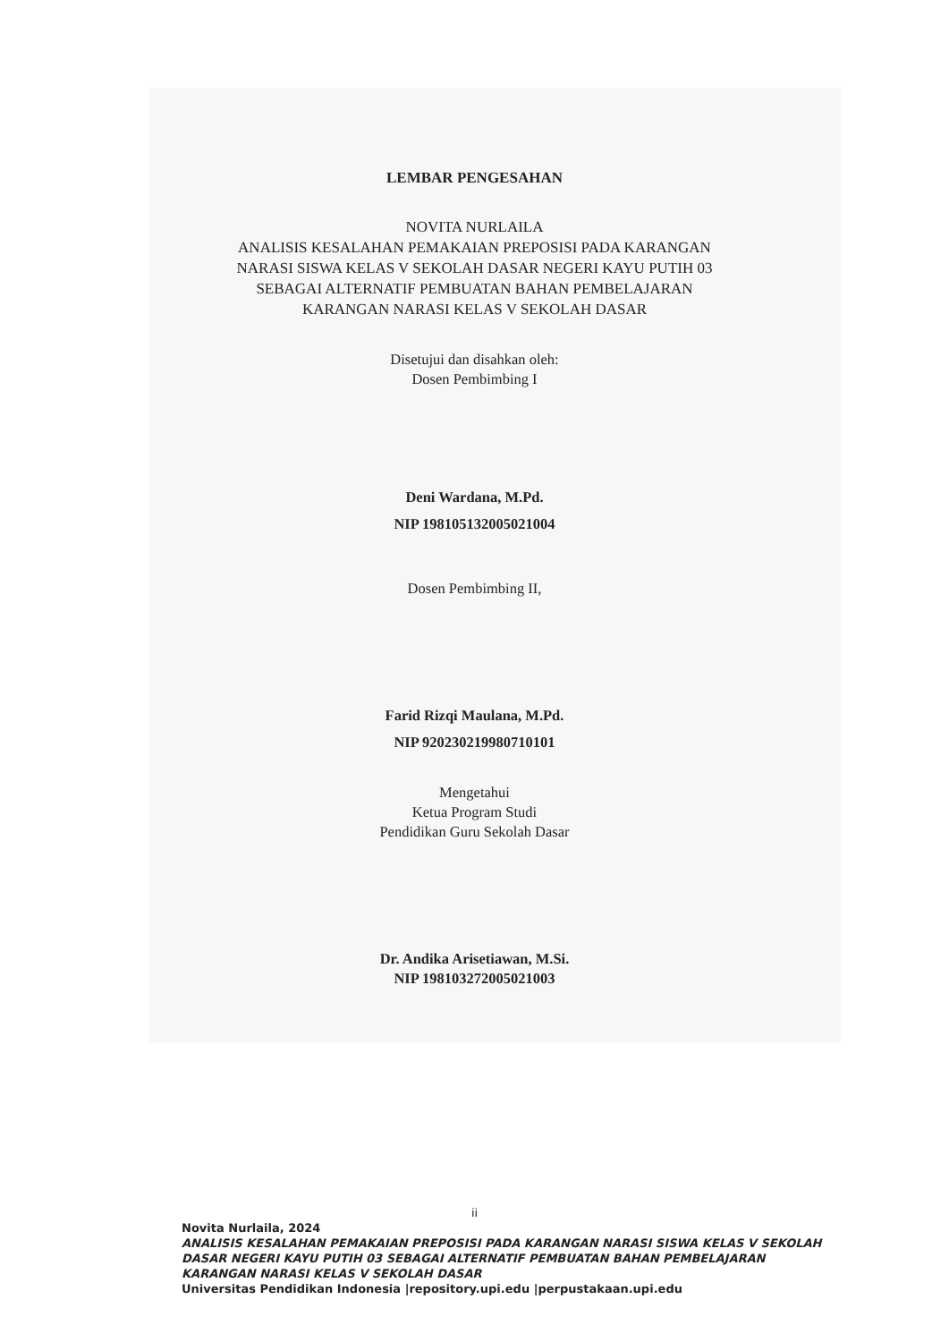LEMBAR PENGESAHAN
NOVITA NURLAILA
ANALISIS KESALAHAN PEMAKAIAN PREPOSISI PADA KARANGAN
NARASI SISWA KELAS V SEKOLAH DASAR NEGERI KAYU PUTIH 03
SEBAGAI ALTERNATIF PEMBUATAN BAHAN PEMBELAJARAN
KARANGAN NARASI KELAS V SEKOLAH DASAR
Disetujui dan disahkan oleh:
Dosen Pembimbing I
Deni Wardana, M.Pd.
NIP 198105132005021004
Dosen Pembimbing II,
Farid Rizqi Maulana, M.Pd.
NIP 920230219980710101
Mengetahui
Ketua Program Studi
Pendidikan Guru Sekolah Dasar
Dr. Andika Arisetiawan, M.Si.
NIP 198103272005021003
ii
Novita Nurlaila, 2024
ANALISIS KESALAHAN PEMAKAIAN PREPOSISI PADA KARANGAN NARASI SISWA KELAS V SEKOLAH
DASAR NEGERI KAYU PUTIH 03 SEBAGAI ALTERNATIF PEMBUATAN BAHAN PEMBELAJARAN
KARANGAN NARASI KELAS V SEKOLAH DASAR
Universitas Pendidikan Indonesia |repository.upi.edu |perpustakaan.upi.edu